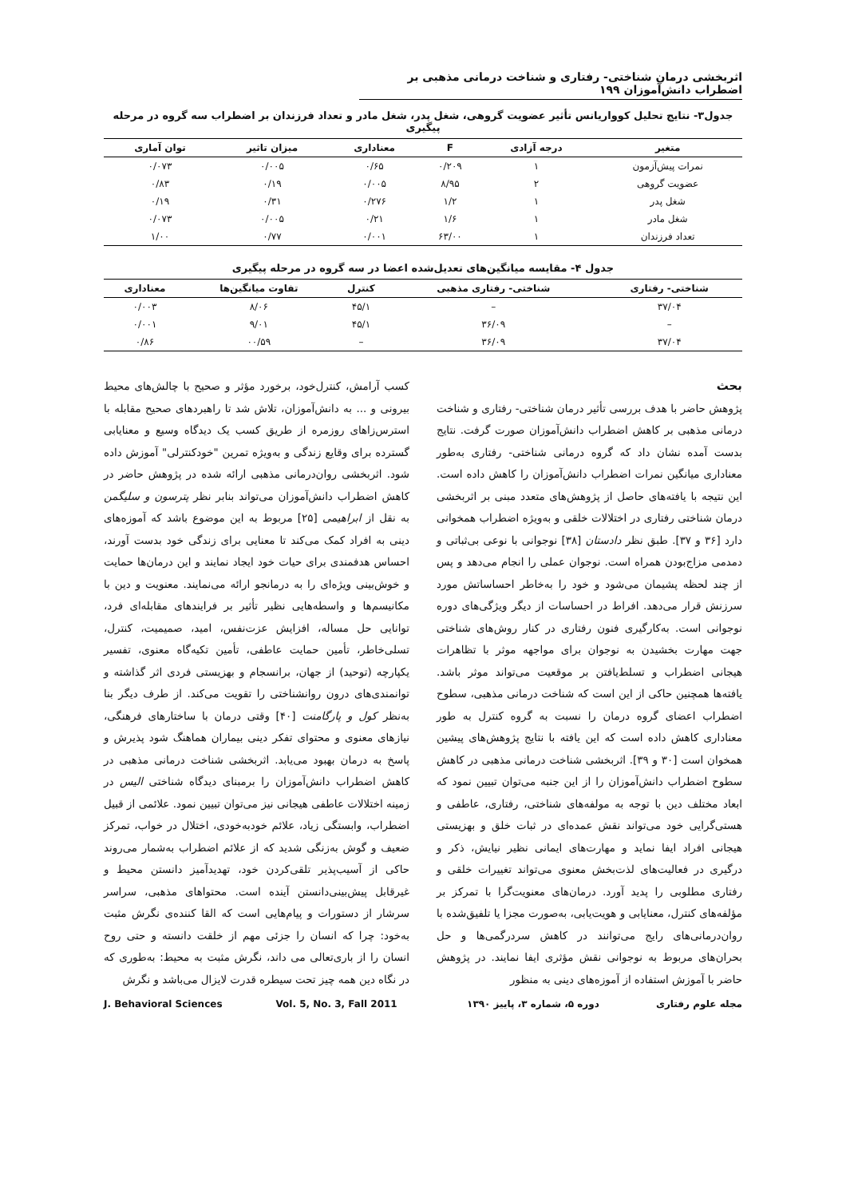اثربخشی درمان شناختی- رفتاری و شناخت درمانی مذهبی بر اضطراب دانش‌آموزان ۱۹۹
جدول۳- نتایج تحلیل کوواریانس تأثیر عضویت گروهی، شغل پدر، شغل مادر و تعداد فرزندان بر اضطراب سه گروه در مرحله پیگیری
| متغیر | درجه آزادی | F | معناداری | میزان تاثیر | توان آماری |
| --- | --- | --- | --- | --- | --- |
| نمرات پیش‌آزمون | ۱ | ۰/۲۰۹ | ۰/۶۵ | ۰/۰۰۵ | ۰/۰۷۳ |
| عضویت گروهی | ۲ | ۸/۹۵ | ۰/۰۰۵ | ۰/۱۹ | ۰/۸۳ |
| شغل پدر | ۱ | ۱/۲ | ۰/۲۷۶ | ۰/۳۱ | ۰/۱۹ |
| شغل مادر | ۱ | ۱/۶ | ۰/۲۱ | ۰/۰۰۵ | ۰/۰۷۳ |
| تعداد فرزندان | ۱ | ۶۳/۰۰ | ۰/۰۰۱ | ۰/۷۷ | ۱/۰۰ |
جدول ۴- مقایسه میانگین‌های تعدیل‌شده اعضا در سه گروه در مرحله پیگیری
| شناختی- رفتاری | شناختی- رفتاری مذهبی | کنترل | تفاوت میانگین‌ها | معناداری |
| --- | --- | --- | --- | --- |
| ۳۷/۰۴ | – | ۴۵/۱ | ۸/۰۶ | ۰/۰۰۳ |
| – | ۳۶/۰۹ | ۴۵/۱ | ۹/۰۱ | ۰/۰۰۱ |
| ۳۷/۰۴ | ۳۶/۰۹ | – | ۰۰/۵۹ | ۰/۸۶ |
بحث
پژوهش حاضر با هدف بررسی تأثیر درمان شناختی- رفتاری و شناخت درمانی مذهبی بر کاهش اضطراب دانش‌آموزان صورت گرفت. نتایج بدست آمده نشان داد که گروه درمانی شناختی- رفتاری به‌طور معناداری میانگین نمرات اضطراب دانش‌آموزان را کاهش داده است. این نتیجه با یافته‌های حاصل از پژوهش‌های متعدد مبنی بر اثربخشی درمان شناختی رفتاری در اختلالات خلقی و به‌ویژه اضطراب همخوانی دارد [۳۶ و ۳۷]. طبق نظر دادستان [۳۸] نوجوانی با نوعی بی‌ثباتی و دمدمی مزاج‌بودن همراه است. نوجوان عملی را انجام می‌دهد و پس از چند لحظه پشیمان می‌شود و خود را به‌خاطر احساساتش مورد سرزنش قرار می‌دهد. افراط در احساسات از دیگر ویژگی‌های دوره نوجوانی است. به‌کارگیری فنون رفتاری در کنار روش‌های شناختی جهت مهارت بخشیدن به نوجوان برای مواجهه موثر با تظاهرات هیجانی اضطراب و تسلط‌یافتن بر موقعیت می‌تواند موثر باشد. یافته‌ها همچنین حاکی از این است که شناخت درمانی مذهبی، سطوح اضطراب اعضای گروه درمان را نسبت به گروه کنترل به طور معناداری کاهش داده است که این یافته با نتایج پژوهش‌های پیشین همخوان است [۳۰ و ۳۹]. اثربخشی شناخت درمانی مذهبی در کاهش سطوح اضطراب دانش‌آموزان را از این جنبه می‌توان تبیین نمود که ابعاد مختلف دین با توجه به مولفه‌های شناختی، رفتاری، عاطفی و هستی‌گرایی خود می‌تواند نقش عمده‌ای در ثبات خلق و بهزیستی هیجانی افراد ایفا نماید و مهارت‌های ایمانی نظیر نیایش، ذکر و درگیری در فعالیت‌های لذت‌بخش معنوی می‌تواند تغییرات خلقی و رفتاری مطلوبی را پدید آورد. درمان‌های معنویت‌گرا با تمرکز بر مؤلفه‌های کنترل، معنایابی و هویت‌یابی، به‌صورت مجزا یا تلفیق‌شده با روان‌درمانی‌های رایج می‌توانند در کاهش سردرگمی‌ها و حل بحران‌های مربوط به نوجوانی نقش مؤثری ایفا نمایند. در پژوهش حاضر با آموزش استفاده از آموزه‌های دینی به منظور
کسب آرامش، کنترل‌خود، برخورد مؤثر و صحیح با چالش‌های محیط بیرونی و ... به دانش‌آموزان، تلاش شد تا راهبردهای صحیح مقابله با استرس‌زاهای روزمره از طریق کسب یک دیدگاه وسیع و معنایابی گسترده برای وقایع زندگی و به‌ویژه تمرین "خودکنترلی" آموزش داده شود. اثربخشی روان‌درمانی مذهبی ارائه شده در پژوهش حاضر در کاهش اضطراب دانش‌آموزان می‌تواند بنابر نظر پترسون و سلیگمن به نقل از ابراهیمی [۲۵] مربوط به این موضوع باشد که آموزه‌های دینی به افراد کمک می‌کند تا معنایی برای زندگی خود بدست آورند، احساس هدفمندی برای حیات خود ایجاد نمایند و این درمان‌ها حمایت و خوش‌بینی ویژه‌ای را به درمانجو ارائه می‌نمایند. معنویت و دین با مکانیسم‌ها و واسطه‌هایی نظیر تأثیر بر فرایندهای مقابله‌ای فرد، توانایی حل مساله، افزایش عزت‌نفس، امید، صمیمیت، کنترل، تسلی‌خاطر، تأمین حمایت عاطفی، تأمین تکیه‌گاه معنوی، تفسیر یکپارچه (توحید) از جهان، برانسجام و بهزیستی فردی اثر گذاشته و توانمندی‌های درون روانشناختی را تقویت می‌کند. از طرف دیگر بنا به‌نظر کول و پارگامنت [۴۰] وقتی درمان با ساختارهای فرهنگی، نیازهای معنوی و محتوای تفکر دینی بیماران هماهنگ شود پذیرش و پاسخ به درمان بهبود می‌یابد. اثربخشی شناخت درمانی مذهبی در کاهش اضطراب دانش‌آموزان را برمبنای دیدگاه شناختی الیس در زمینه اختلالات عاطفی هیجانی نیز می‌توان تبیین نمود. علائمی از قبیل اضطراب، وابستگی زیاد، علائم خودبه‌خودی، اختلال در خواب، تمرکز ضعیف و گوش به‌زنگی شدید که از علائم اضطراب به‌شمار می‌روند حاکی از آسیب‌پذیر تلقی‌کردن خود، تهدیدآمیز دانستن محیط و غیرقابل پیش‌بینی‌دانستن آینده است. محتواهای مذهبی، سراسر سرشار از دستورات و پیام‌هایی است که القا کننده‌ی نگرش مثبت به‌خود: چرا که انسان را جزئی مهم از خلقت دانسته و حتی روح انسان را از باری‌تعالی می داند، نگرش مثبت به محیط: به‌طوری که در نگاه دین همه چیز تحت سیطره قدرت لایزال می‌باشد و نگرش
مجله علوم رفتاری دوره ۵، شماره ۳، پاییز ۱۳۹۰ J. Behavioral Sciences Vol. 5, No. 3, Fall 2011